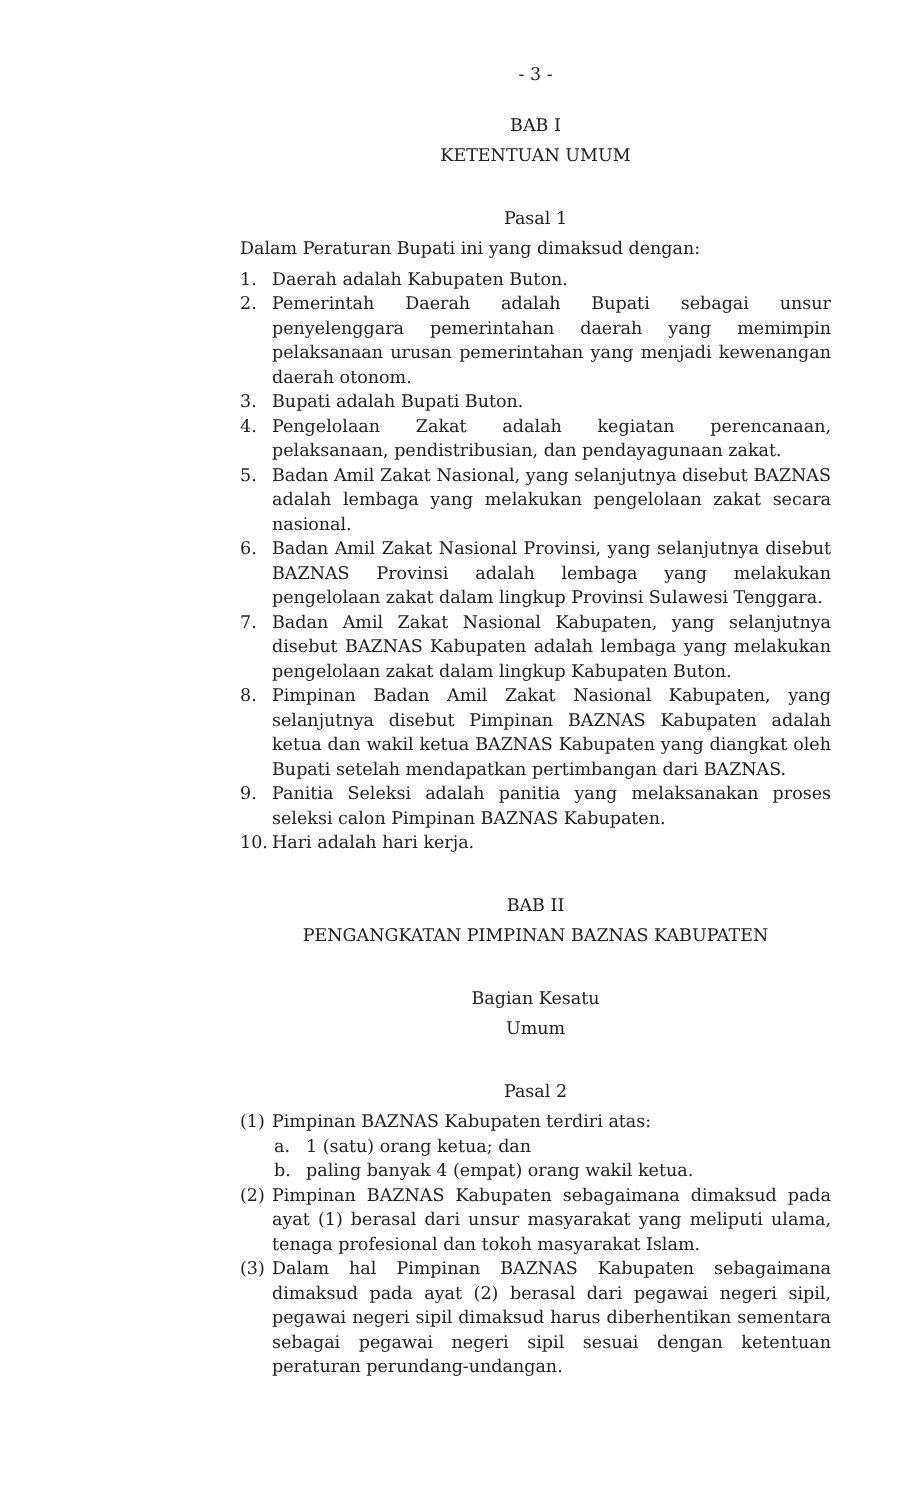- 3 -
BAB I
KETENTUAN UMUM
Pasal 1
Dalam Peraturan Bupati ini yang dimaksud dengan:
1. Daerah adalah Kabupaten Buton.
2. Pemerintah Daerah adalah Bupati sebagai unsur penyelenggara pemerintahan daerah yang memimpin pelaksanaan urusan pemerintahan yang menjadi kewenangan daerah otonom.
3. Bupati adalah Bupati Buton.
4. Pengelolaan Zakat adalah kegiatan perencanaan, pelaksanaan, pendistribusian, dan pendayagunaan zakat.
5. Badan Amil Zakat Nasional, yang selanjutnya disebut BAZNAS adalah lembaga yang melakukan pengelolaan zakat secara nasional.
6. Badan Amil Zakat Nasional Provinsi, yang selanjutnya disebut BAZNAS Provinsi adalah lembaga yang melakukan pengelolaan zakat dalam lingkup Provinsi Sulawesi Tenggara.
7. Badan Amil Zakat Nasional Kabupaten, yang selanjutnya disebut BAZNAS Kabupaten adalah lembaga yang melakukan pengelolaan zakat dalam lingkup Kabupaten Buton.
8. Pimpinan Badan Amil Zakat Nasional Kabupaten, yang selanjutnya disebut Pimpinan BAZNAS Kabupaten adalah ketua dan wakil ketua BAZNAS Kabupaten yang diangkat oleh Bupati setelah mendapatkan pertimbangan dari BAZNAS.
9. Panitia Seleksi adalah panitia yang melaksanakan proses seleksi calon Pimpinan BAZNAS Kabupaten.
10. Hari adalah hari kerja.
BAB II
PENGANGKATAN PIMPINAN BAZNAS KABUPATEN
Bagian Kesatu
Umum
Pasal 2
(1) Pimpinan BAZNAS Kabupaten terdiri atas:
a. 1 (satu) orang ketua; dan
b. paling banyak 4 (empat) orang wakil ketua.
(2) Pimpinan BAZNAS Kabupaten sebagaimana dimaksud pada ayat (1) berasal dari unsur masyarakat yang meliputi ulama, tenaga profesional dan tokoh masyarakat Islam.
(3) Dalam hal Pimpinan BAZNAS Kabupaten sebagaimana dimaksud pada ayat (2) berasal dari pegawai negeri sipil, pegawai negeri sipil dimaksud harus diberhentikan sementara sebagai pegawai negeri sipil sesuai dengan ketentuan peraturan perundang-undangan.